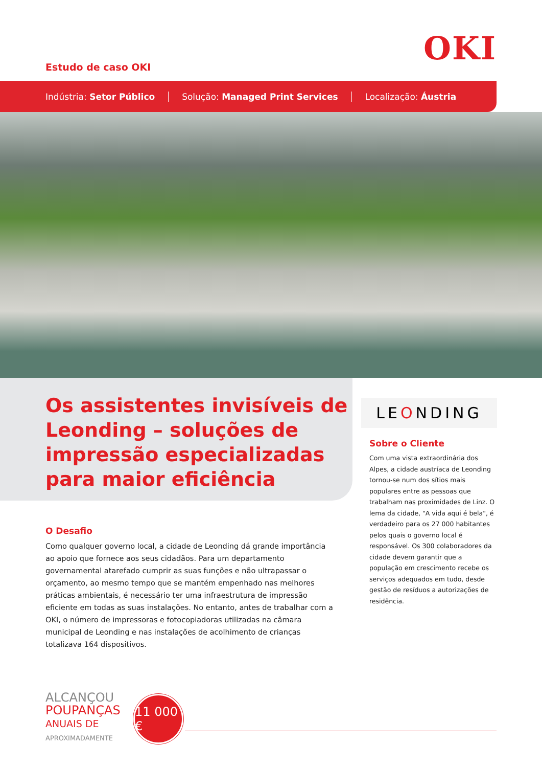OKI Estudo de caso OKI
Indústria: Setor Público Solução: Managed Print Services Localização: Áustria
Os assistentes invisíveis de Leonding – soluções de impressão especializadas para maior eficiência
O Desafio
Como qualquer governo local, a cidade de Leonding dá grande importância ao apoio que fornece aos seus cidadãos. Para um departamento governamental atarefado cumprir as suas funções e não ultrapassar o orçamento, ao mesmo tempo que se mantém empenhado nas melhores práticas ambientais, é necessário ter uma infraestrutura de impressão eficiente em todas as suas instalações. No entanto, antes de trabalhar com a OKI, o número de impressoras e fotocopiadoras utilizadas na câmara municipal de Leonding e nas instalações de acolhimento de crianças totalizava 164 dispositivos.
LEONDING
Sobre o Cliente
Com uma vista extraordinária dos Alpes, a cidade austríaca de Leonding tornou-se num dos sítios mais populares entre as pessoas que trabalham nas proximidades de Linz. O lema da cidade, "A vida aqui é bela", é verdadeiro para os 27 000 habitantes pelos quais o governo local é responsável. Os 300 colaboradores da cidade devem garantir que a população em crescimento recebe os serviços adequados em tudo, desde gestão de resíduos a autorizações de residência.
ALCANÇOU
POUPANÇAS
ANUAIS DE
APROXIMADAMENTE
11 000 €